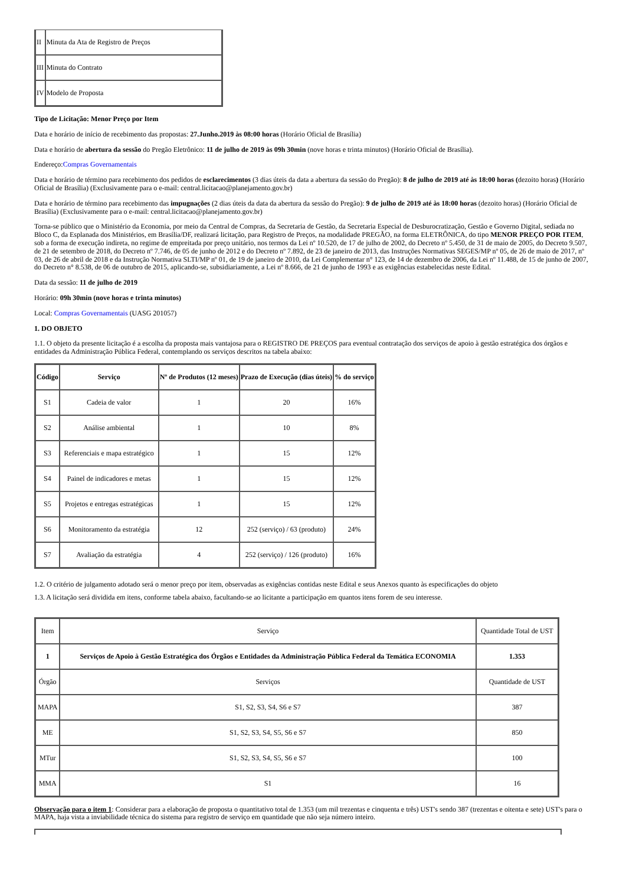| II | Minuta da Ata de Registro de Preços |
| III | Minuta do Contrato |
| IV | Modelo de Proposta |
Tipo de Licitação: Menor Preço por Item
Data e horário de início de recebimento das propostas: 27.Junho.2019 às 08:00 horas (Horário Oficial de Brasília)
Data e horário de abertura da sessão do Pregão Eletrônico: 11 de julho de 2019 às 09h 30min (nove horas e trinta minutos) (Horário Oficial de Brasília).
Endereço:Compras Governamentais
Data e horário de término para recebimento dos pedidos de esclarecimentos (3 dias úteis da data a abertura da sessão do Pregão): 8 de julho de 2019 até às 18:00 horas (dezoito horas) (Horário Oficial de Brasília) (Exclusivamente para o e-mail: central.licitacao@planejamento.gov.br)
Data e horário de término para recebimento das impugnações (2 dias úteis da data da abertura da sessão do Pregão): 9 de julho de 2019 até às 18:00 horas (dezoito horas) (Horário Oficial de Brasília) (Exclusivamente para o e-mail: central.licitacao@planejamento.gov.br)
Torna-se público que o Ministério da Economia, por meio da Central de Compras, da Secretaria de Gestão, da Secretaria Especial de Desburocratização, Gestão e Governo Digital, sediada no Bloco C, da Esplanada dos Ministérios, em Brasília/DF, realizará licitação, para Registro de Preços, na modalidade PREGÃO, na forma ELETRÔNICA, do tipo MENOR PREÇO POR ITEM, sob a forma de execução indireta, no regime de empreitada por preço unitário, nos termos da Lei nº 10.520, de 17 de julho de 2002, do Decreto nº 5.450, de 31 de maio de 2005, do Decreto 9.507, de 21 de setembro de 2018, do Decreto nº 7.746, de 05 de junho de 2012 e do Decreto nº 7.892, de 23 de janeiro de 2013, das Instruções Normativas SEGES/MP nº 05, de 26 de maio de 2017, nº 03, de 26 de abril de 2018 e da Instrução Normativa SLTI/MP nº 01, de 19 de janeiro de 2010, da Lei Complementar n° 123, de 14 de dezembro de 2006, da Lei nº 11.488, de 15 de junho de 2007, do Decreto n° 8.538, de 06 de outubro de 2015, aplicando-se, subsidiariamente, a Lei nº 8.666, de 21 de junho de 1993 e as exigências estabelecidas neste Edital.
Data da sessão: 11 de julho de 2019
Horário: 09h 30min (nove horas e trinta minutos)
Local: Compras Governamentais (UASG 201057)
1. DO OBJETO
1.1. O objeto da presente licitação é a escolha da proposta mais vantajosa para o REGISTRO DE PREÇOS para eventual contratação dos serviços de apoio à gestão estratégica dos órgãos e entidades da Administração Pública Federal, contemplando os serviços descritos na tabela abaixo:
| Código | Serviço | Nº de Produtos (12 meses) | Prazo de Execução (dias úteis) | % do serviço |
| --- | --- | --- | --- | --- |
| S1 | Cadeia de valor | 1 | 20 | 16% |
| S2 | Análise ambiental | 1 | 10 | 8% |
| S3 | Referenciais e mapa estratégico | 1 | 15 | 12% |
| S4 | Painel de indicadores e metas | 1 | 15 | 12% |
| S5 | Projetos e entregas estratégicas | 1 | 15 | 12% |
| S6 | Monitoramento da estratégia | 12 | 252 (serviço) / 63 (produto) | 24% |
| S7 | Avaliação da estratégia | 4 | 252 (serviço) / 126 (produto) | 16% |
1.2. O critério de julgamento adotado será o menor preço por item, observadas as exigências contidas neste Edital e seus Anexos quanto às especificações do objeto
1.3. A licitação será dividida em itens, conforme tabela abaixo, facultando-se ao licitante a participação em quantos itens forem de seu interesse.
| Item | Serviço | Quantidade Total de UST |
| 1 | Serviços de Apoio à Gestão Estratégica dos Órgãos e Entidades da Administração Pública Federal da Temática ECONOMIA | 1.353 |
| Órgão | Serviços | Quantidade de UST |
| MAPA | S1, S2, S3, S4, S6 e S7 | 387 |
| ME | S1, S2, S3, S4, S5, S6 e S7 | 850 |
| MTur | S1, S2, S3, S4, S5, S6 e S7 | 100 |
| MMA | S1 | 16 |
Observação para o item 1: Considerar para a elaboração de proposta o quantitativo total de 1.353 (um mil trezentas e cinquenta e três) UST's sendo 387 (trezentas e oitenta e sete) UST's para o MAPA, haja vista a inviabilidade técnica do sistema para registro de serviço em quantidade que não seja número inteiro.